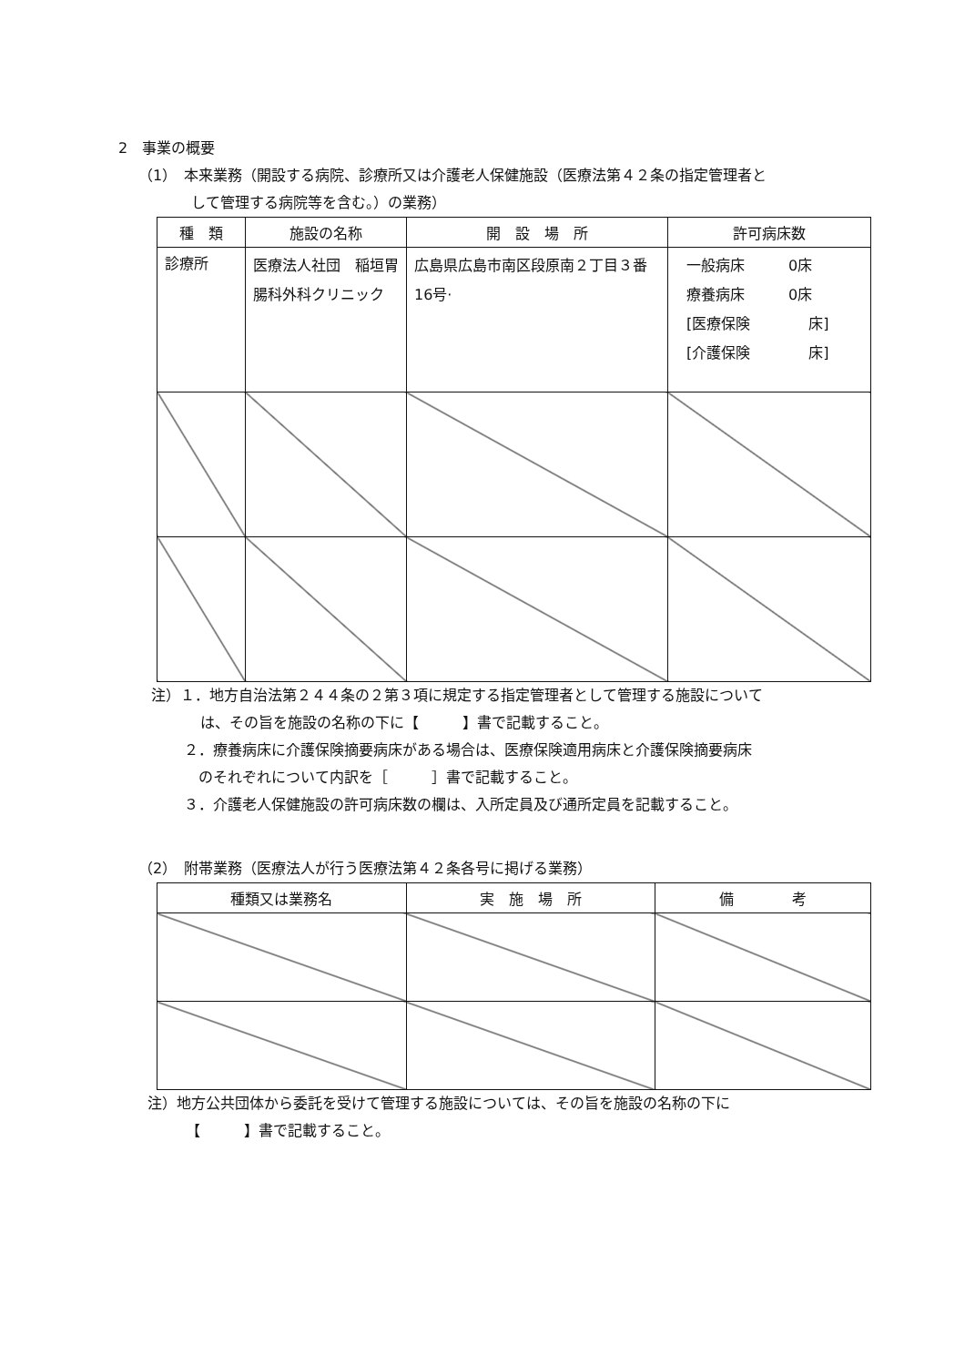2　事業の概要
（1）　本来業務（開設する病院、診療所又は介護老人保健施設（医療法第４２条の指定管理者と
して管理する病院等を含む。）の業務）
| 種 類 | 施設の名称 | 開 設 場 所 | 許可病床数 |
| --- | --- | --- | --- |
| 診療所 | 医療法人社団 稲垣胃腸科外科クリニック | 広島県広島市南区段原南２丁目３番16号· | 一般病床 0床 療養病床 0床 [医療保険 床] [介護保険 床] |
注）１．地方自治法第２４４条の２第３項に規定する指定管理者として管理する施設について
は、その旨を施設の名称の下に【　　　】書で記載すること。
２．療養病床に介護保険摘要病床がある場合は、医療保険適用病床と介護保険摘要病床
のそれぞれについて内訳を［　　　］書で記載すること。
３．介護老人保健施設の許可病床数の欄は、入所定員及び通所定員を記載すること。
（2）　附帯業務（医療法人が行う医療法第４２条各号に掲げる業務）
| 種類又は業務名 | 実 施 場 所 | 備 考 |
| --- | --- | --- |
注）地方公共団体から委託を受けて管理する施設については、その旨を施設の名称の下に
【　　　】書で記載すること。